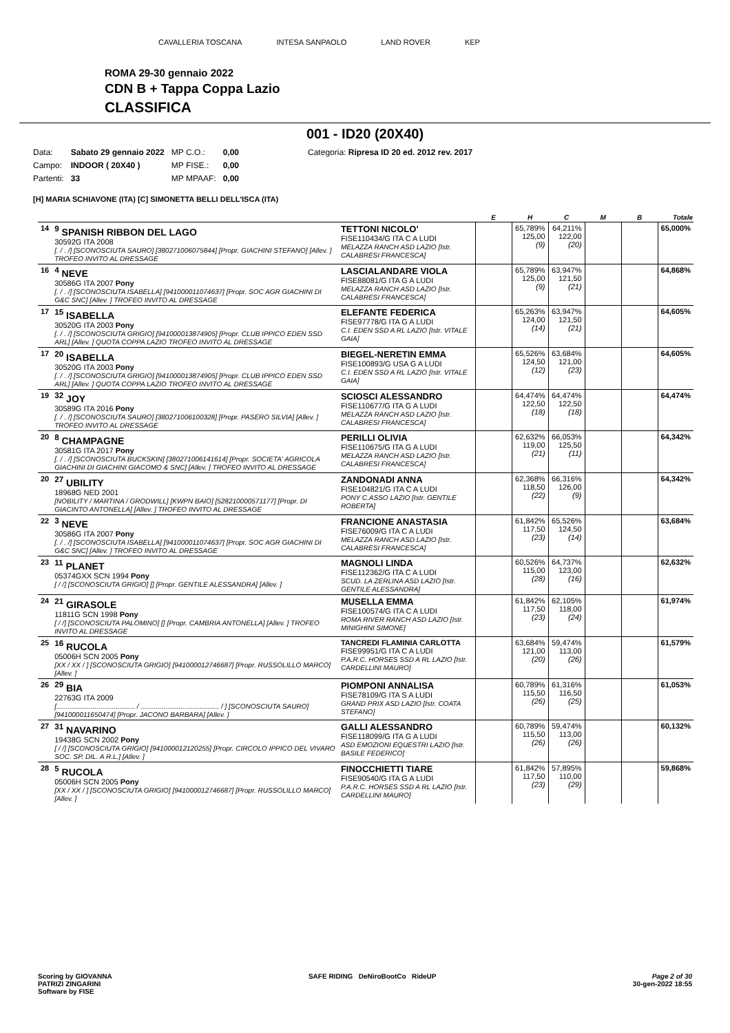CAVALLERIA TOSCANA INTESA SANPAOLO LAND ROVER KEP
ROMA 29-30 gennaio 2022
CDN B + Tappa Coppa Lazio
CLASSIFICA
001 - ID20 (20X40)
| Data: | Sabato 29 gennaio 2022 | MP C.O.: | 0,00 | Categoria: Ripresa ID 20 ed. 2012 rev. 2017 |
| Campo: | INDOOR ( 20X40 ) | MP FISE.: | 0,00 | |
| Partenti: | 33 | MP MPAAF: | 0,00 | |
[H] MARIA SCHIAVONE (ITA) [C] SIMONETTA BELLI DELL'ISCA (ITA)
| | | | E | H | C | M | B | Totale |
| --- | --- | --- | --- | --- | --- | --- | --- | --- |
| 14 | <sup>9</sup> SPANISH RIBBON DEL LAGO 30592G ITA 2008 [. / . /] [SCONOSCIUTA SAURO] [380271006075844] [Propr. GIACHINI STEFANO] [Allev. ] TROFEO INVITO AL DRESSAGE | TETTONI NICOLO' FISE110434/G ITA C A LUDI MELAZZA RANCH ASD LAZIO [Istr. CALABRESI FRANCESCA] | | 65,789% 125,00 (9) | 64,211% 122,00 (20) | | | 65,000% |
| 16 | <sup>4</sup> NEVE 30586G ITA 2007 Pony [. / . /] [SCONOSCIUTA ISABELLA] [941000011074637] [Propr. SOC AGR GIACHINI DI G&C SNC] [Allev. ] TROFEO INVITO AL DRESSAGE | LASCIALANDARE VIOLA FISE88081/G ITA G A LUDI MELAZZA RANCH ASD LAZIO [Istr. CALABRESI FRANCESCA] | | 65,789% 125,00 (9) | 63,947% 121,50 (21) | | | 64,868% |
| 17 | <sup>15</sup> ISABELLA 30520G ITA 2003 Pony [. / . /] [SCONOSCIUTA GRIGIO] [941000013874905] [Propr. CLUB IPPICO EDEN SSD ARL] [Allev. ] QUOTA COPPA LAZIO TROFEO INVITO AL DRESSAGE | ELEFANTE FEDERICA FISE97778/G ITA G A LUDI C.I. EDEN SSD A RL LAZIO [Istr. VITALE GAIA] | | 65,263% 124,00 (14) | 63,947% 121,50 (21) | | | 64,605% |
| 17 | <sup>20</sup> ISABELLA 30520G ITA 2003 Pony [. / . /] [SCONOSCIUTA GRIGIO] [941000013874905] [Propr. CLUB IPPICO EDEN SSD ARL] [Allev. ] QUOTA COPPA LAZIO TROFEO INVITO AL DRESSAGE | BIEGEL-NERETIN EMMA FISE100893/G USA G A LUDI C.I. EDEN SSD A RL LAZIO [Istr. VITALE GAIA] | | 65,526% 124,50 (12) | 63,684% 121,00 (23) | | | 64,605% |
| 19 | <sup>32</sup> JOY 30589G ITA 2016 Pony [. / . /] [SCONOSCIUTA SAURO] [380271006100328] [Propr. PASERO SILVIA] [Allev. ] TROFEO INVITO AL DRESSAGE | SCIOSCI ALESSANDRO FISE110677/G ITA G A LUDI MELAZZA RANCH ASD LAZIO [Istr. CALABRESI FRANCESCA] | | 64,474% 122,50 (18) | 64,474% 122,50 (18) | | | 64,474% |
| 20 | <sup>8</sup> CHAMPAGNE 30581G ITA 2017 Pony [. / . /] [SCONOSCIUTA BUCKSKIN] [380271006141614] [Propr. SOCIETA' AGRICOLA GIACHINI DI GIACHINI GIACOMO & SNC] [Allev. ] TROFEO INVITO AL DRESSAGE | PERILLI OLIVIA FISE110675/G ITA G A LUDI MELAZZA RANCH ASD LAZIO [Istr. CALABRESI FRANCESCA] | | 62,632% 119,00 (21) | 66,053% 125,50 (11) | | | 64,342% |
| 20 | <sup>27</sup> UBILITY 18968G NED 2001 [NOBILITY / MARTINA / GRODWILL] [KWPN BAIO] [528210000571177] [Propr. DI GIACINTO ANTONELLA] [Allev. ] TROFEO INVITO AL DRESSAGE | ZANDONADI ANNA FISE104821/G ITA C A LUDI PONY C.ASSO LAZIO [Istr. GENTILE ROBERTA] | | 62,368% 118,50 (22) | 66,316% 126,00 (9) | | | 64,342% |
| 22 | <sup>3</sup> NEVE 30586G ITA 2007 Pony [. / . /] [SCONOSCIUTA ISABELLA] [941000011074637] [Propr. SOC AGR GIACHINI DI G&C SNC] [Allev. ] TROFEO INVITO AL DRESSAGE | FRANCIONE ANASTASIA FISE76009/G ITA C A LUDI MELAZZA RANCH ASD LAZIO [Istr. CALABRESI FRANCESCA] | | 61,842% 117,50 (23) | 65,526% 124,50 (14) | | | 63,684% |
| 23 | <sup>11</sup> PLANET 05374GXX SCN 1994 Pony [ / /] [SCONOSCIUTA GRIGIO] [] [Propr. GENTILE ALESSANDRA] [Allev. ] | MAGNOLI LINDA FISE112362/G ITA C A LUDI SCUD. LA ZERLINA ASD LAZIO [Istr. GENTILE ALESSANDRA] | | 60,526% 115,00 (28) | 64,737% 123,00 (16) | | | 62,632% |
| 24 | <sup>21</sup> GIRASOLE 11811G SCN 1998 Pony [ / /] [SCONOSCIUTA PALOMINO] [] [Propr. CAMBRIA ANTONELLA] [Allev. ] TROFEO INVITO AL DRESSAGE | MUSELLA EMMA FISE100574/G ITA C A LUDI ROMA RIVER RANCH ASD LAZIO [Istr. MINIGHINI SIMONE] | | 61,842% 117,50 (23) | 62,105% 118,00 (24) | | | 61,974% |
| 25 | <sup>16</sup> RUCOLA 05006H SCN 2005 Pony [XX / XX / ] [SCONOSCIUTA GRIGIO] [941000012746687] [Propr. RUSSOLILLO MARCO] [Allev. ] | TANCREDI FLAMINIA CARLOTTA FISE99951/G ITA C A LUDI P.A.R.C. HORSES SSD A RL LAZIO [Istr. CARDELLINI MAURO] | | 63,684% 121,00 (20) | 59,474% 113,00 (26) | | | 61,579% |
| 26 | <sup>29</sup> BIA 22763G ITA 2009 [......................................... / ......................................... / ] [SCONOSCIUTA SAURO] [941000011650474] [Propr. JACONO BARBARA] [Allev. ] | PIOMPONI ANNALISA FISE78109/G ITA S A LUDI GRAND PRIX ASD LAZIO [Istr. COATA STEFANO] | | 60,789% 115,50 (26) | 61,316% 116,50 (25) | | | 61,053% |
| 27 | <sup>31</sup> NAVARINO 19438G SCN 2002 Pony [ / /] [SCONOSCIUTA GRIGIO] [941000012120255] [Propr. CIRCOLO IPPICO DEL VIVARO SOC. SP. DIL. A R.L.] [Allev. ] | GALLI ALESSANDRO FISE118099/G ITA G A LUDI ASD EMOZIONI EQUESTRI LAZIO [Istr. BASILE FEDERICO] | | 60,789% 115,50 (26) | 59,474% 113,00 (26) | | | 60,132% |
| 28 | <sup>5</sup> RUCOLA 05006H SCN 2005 Pony [XX / XX / ] [SCONOSCIUTA GRIGIO] [941000012746687] [Propr. RUSSOLILLO MARCO] [Allev. ] | FINOCCHIETTI TIARE FISE90540/G ITA G A LUDI P.A.R.C. HORSES SSD A RL LAZIO [Istr. CARDELLINI MAURO] | | 61,842% 117,50 (23) | 57,895% 110,00 (29) | | | 59,868% |
Scoring by GIOVANNA
PATRIZI ZINGARINI
Software by FISE
SAFE RIDING DeNiroBootCo RideUP
Page 2 of 30
30-gen-2022 18:55